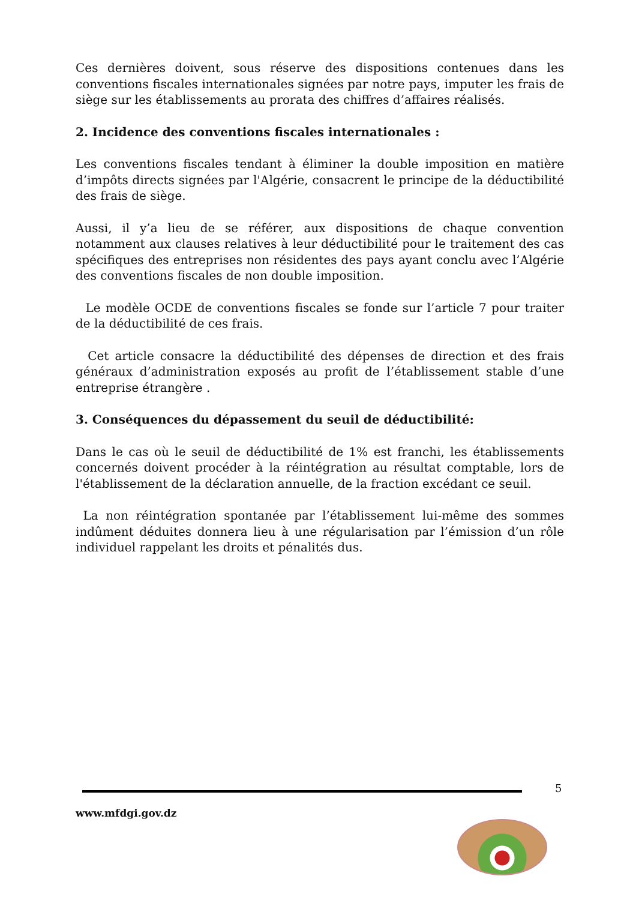Ces dernières doivent, sous réserve des dispositions contenues dans les conventions fiscales internationales signées par notre pays, imputer les frais de siège sur les établissements au prorata des chiffres d’affaires réalisés.
2. Incidence des conventions fiscales internationales :
Les conventions fiscales tendant à éliminer la double imposition en matière d’impôts directs signées par l'Algérie, consacrent le principe de la déductibilité des frais de siège.
Aussi, il y’a lieu de se référer, aux dispositions de chaque convention notamment aux clauses relatives à leur déductibilité pour le traitement des cas spécifiques des entreprises non résidentes des pays ayant conclu avec l’Algérie des conventions fiscales de non double imposition.
Le modèle OCDE de conventions fiscales se fonde sur l’article 7 pour traiter de la déductibilité de ces frais.
Cet article consacre la déductibilité des dépenses de direction et des frais généraux d’administration exposés au profit de l’établissement stable d’une entreprise étrangère .
3. Conséquences du dépassement du seuil de déductibilité:
Dans le cas où le seuil de déductibilité de 1% est franchi, les établissements concernés doivent procéder à la réintégration au résultat comptable, lors de l'établissement de la déclaration annuelle, de la fraction excédant ce seuil.
La non réintégration spontanée par l’établissement lui-même des sommes indûment déduites donnera lieu à une régularisation par l’émission d’un rôle individuel rappelant les droits et pénalités dus.
5
www.mfdgi.gov.dz